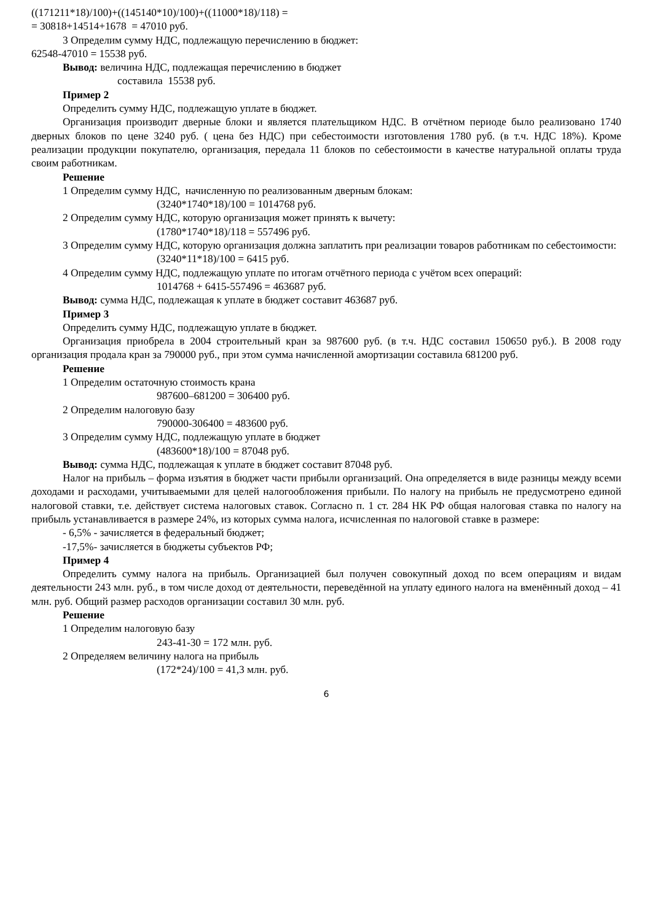((171211*18)/100)+((145140*10)/100)+((11000*18)/118) =
= 30818+14514+1678 = 47010 руб.
3 Определим сумму НДС, подлежащую перечислению в бюджет:
62548-47010 = 15538 руб.
Вывод: величина НДС, подлежащая перечислению в бюджет
составила 15538 руб.
Пример 2
Определить сумму НДС, подлежащую уплате в бюджет.
Организация производит дверные блоки и является плательщиком НДС. В отчётном периоде было реализовано 1740 дверных блоков по цене 3240 руб. ( цена без НДС) при себестоимости изготовления 1780 руб. (в т.ч. НДС 18%). Кроме реализации продукции покупателю, организация, передала 11 блоков по себестоимости в качестве натуральной оплаты труда своим работникам.
Решение
1 Определим сумму НДС, начисленную по реализованным дверным блокам:
(3240*1740*18)/100 = 1014768 руб.
2 Определим сумму НДС, которую организация может принять к вычету:
(1780*1740*18)/118 = 557496 руб.
3 Определим сумму НДС, которую организация должна заплатить при реализации товаров работникам по себестоимости:
(3240*11*18)/100 = 6415 руб.
4 Определим сумму НДС, подлежащую уплате по итогам отчётного периода с учётом всех операций:
1014768 + 6415-557496 = 463687 руб.
Вывод: сумма НДС, подлежащая к уплате в бюджет составит 463687 руб.
Пример 3
Определить сумму НДС, подлежащую уплате в бюджет.
Организация приобрела в 2004 строительный кран за 987600 руб. (в т.ч. НДС составил 150650 руб.). В 2008 году организация продала кран за 790000 руб., при этом сумма начисленной амортизации составила 681200 руб.
Решение
1 Определим остаточную стоимость крана
987600–681200 = 306400 руб.
2 Определим налоговую базу
790000-306400 = 483600 руб.
3 Определим сумму НДС, подлежащую уплате в бюджет
(483600*18)/100 = 87048 руб.
Вывод: сумма НДС, подлежащая к уплате в бюджет составит 87048 руб.
Налог на прибыль – форма изъятия в бюджет части прибыли организаций. Она определяется в виде разницы между всеми доходами и расходами, учитываемыми для целей налогообложения прибыли. По налогу на прибыль не предусмотрено единой налоговой ставки, т.е. действует система налоговых ставок. Согласно п. 1 ст. 284 НК РФ общая налоговая ставка по налогу на прибыль устанавливается в размере 24%, из которых сумма налога, исчисленная по налоговой ставке в размере:
- 6,5% - зачисляется в федеральный бюджет;
-17,5%- зачисляется в бюджеты субъектов РФ;
Пример 4
Определить сумму налога на прибыль. Организацией был получен совокупный доход по всем операциям и видам деятельности 243 млн. руб., в том числе доход от деятельности, переведённой на уплату единого налога на вменённый доход – 41 млн. руб. Общий размер расходов организации составил 30 млн. руб.
Решение
1 Определим налоговую базу
243-41-30 = 172 млн. руб.
2 Определяем величину налога на прибыль
(172*24)/100 = 41,3 млн. руб.
6